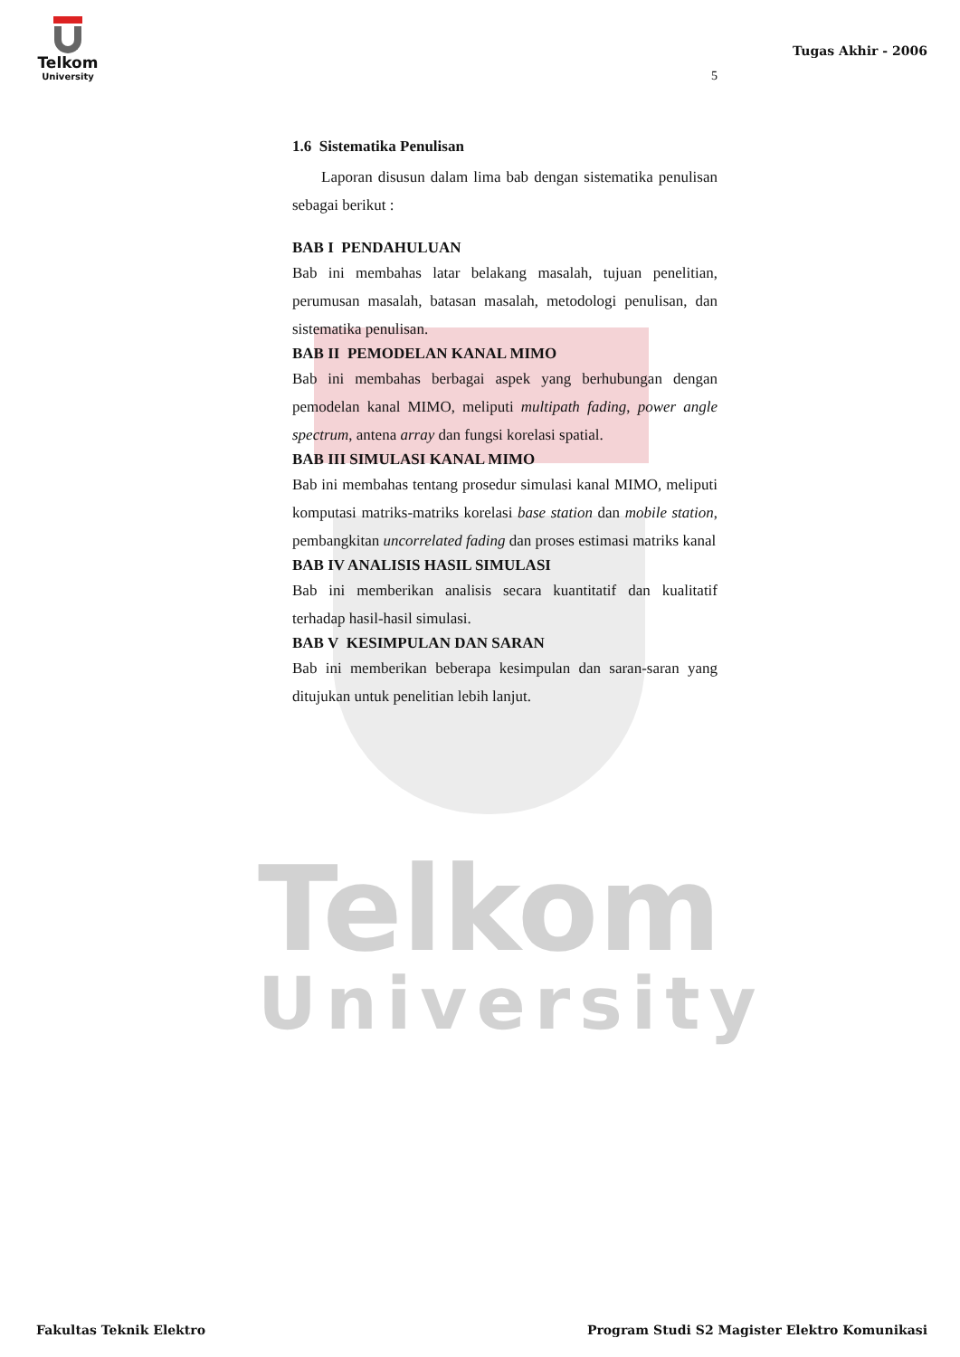Telkom
University
Telkom
University
Tugas Akhir - 2006
5
1.6 Sistematika Penulisan
Laporan disusun dalam lima bab dengan sistematika penulisan sebagai berikut :
BAB I PENDAHULUAN
Bab ini membahas latar belakang masalah, tujuan penelitian, perumusan masalah, batasan masalah, metodologi penulisan, dan sistematika penulisan.
BAB II PEMODELAN KANAL MIMO
Bab ini membahas berbagai aspek yang berhubungan dengan pemodelan kanal MIMO, meliputi multipath fading, power angle spectrum, antena array dan fungsi korelasi spatial.
BAB III SIMULASI KANAL MIMO
Bab ini membahas tentang prosedur simulasi kanal MIMO, meliputi komputasi matriks-matriks korelasi base station dan mobile station, pembangkitan uncorrelated fading dan proses estimasi matriks kanal
BAB IV ANALISIS HASIL SIMULASI
Bab ini memberikan analisis secara kuantitatif dan kualitatif terhadap hasil-hasil simulasi.
BAB V KESIMPULAN DAN SARAN
Bab ini memberikan beberapa kesimpulan dan saran-saran yang ditujukan untuk penelitian lebih lanjut.
Fakultas Teknik Elektro Program Studi S2 Magister Elektro Komunikasi